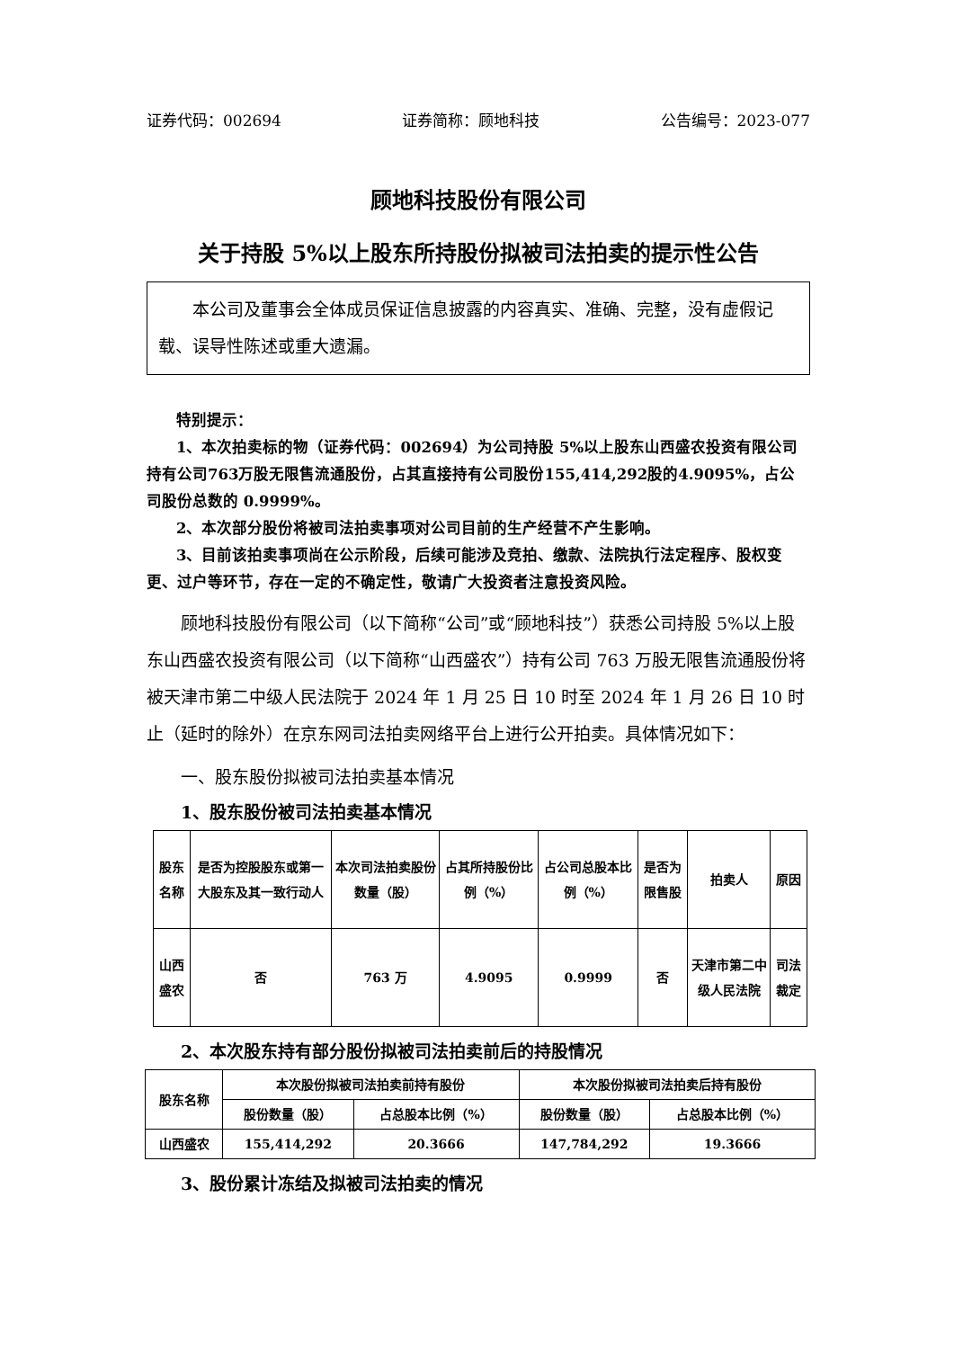证券代码：002694 证券简称：顾地科技 公告编号：2023-077
顾地科技股份有限公司
关于持股 5%以上股东所持股份拟被司法拍卖的提示性公告
本公司及董事会全体成员保证信息披露的内容真实、准确、完整，没有虚假记载、误导性陈述或重大遗漏。
特别提示：
1、本次拍卖标的物（证券代码：002694）为公司持股 5%以上股东山西盛农投资有限公司持有公司763万股无限售流通股份，占其直接持有公司股份155,414,292股的4.9095%，占公司股份总数的 0.9999%。
2、本次部分股份将被司法拍卖事项对公司目前的生产经营不产生影响。
3、目前该拍卖事项尚在公示阶段，后续可能涉及竞拍、缴款、法院执行法定程序、股权变更、过户等环节，存在一定的不确定性，敬请广大投资者注意投资风险。
顾地科技股份有限公司（以下简称“公司”或“顾地科技”）获悉公司持股 5%以上股东山西盛农投资有限公司（以下简称“山西盛农”）持有公司 763 万股无限售流通股份将被天津市第二中级人民法院于 2024 年 1 月 25 日 10 时至 2024 年 1 月 26 日 10 时止（延时的除外）在京东网司法拍卖网络平台上进行公开拍卖。具体情况如下：
一、股东股份拟被司法拍卖基本情况
1、股东股份被司法拍卖基本情况
| 股东名称 | 是否为控股股东或第一大股东及其一致行动人 | 本次司法拍卖股份数量（股） | 占其所持股份比例（%） | 占公司总股本比例（%） | 是否为限售股 | 拍卖人 | 原因 |
| --- | --- | --- | --- | --- | --- | --- | --- |
| 山西盛农 | 否 | 763 万 | 4.9095 | 0.9999 | 否 | 天津市第二中级人民法院 | 司法裁定 |
2、本次股东持有部分股份拟被司法拍卖前后的持股情况
| 股东名称 | 本次股份拟被司法拍卖前持有股份 | | 本次股份拟被司法拍卖后持有股份 | |
| --- | --- | --- | --- | --- |
| | 股份数量（股） | 占总股本比例（%） | 股份数量（股） | 占总股本比例（%） |
| 山西盛农 | 155,414,292 | 20.3666 | 147,784,292 | 19.3666 |
3、股份累计冻结及拟被司法拍卖的情况